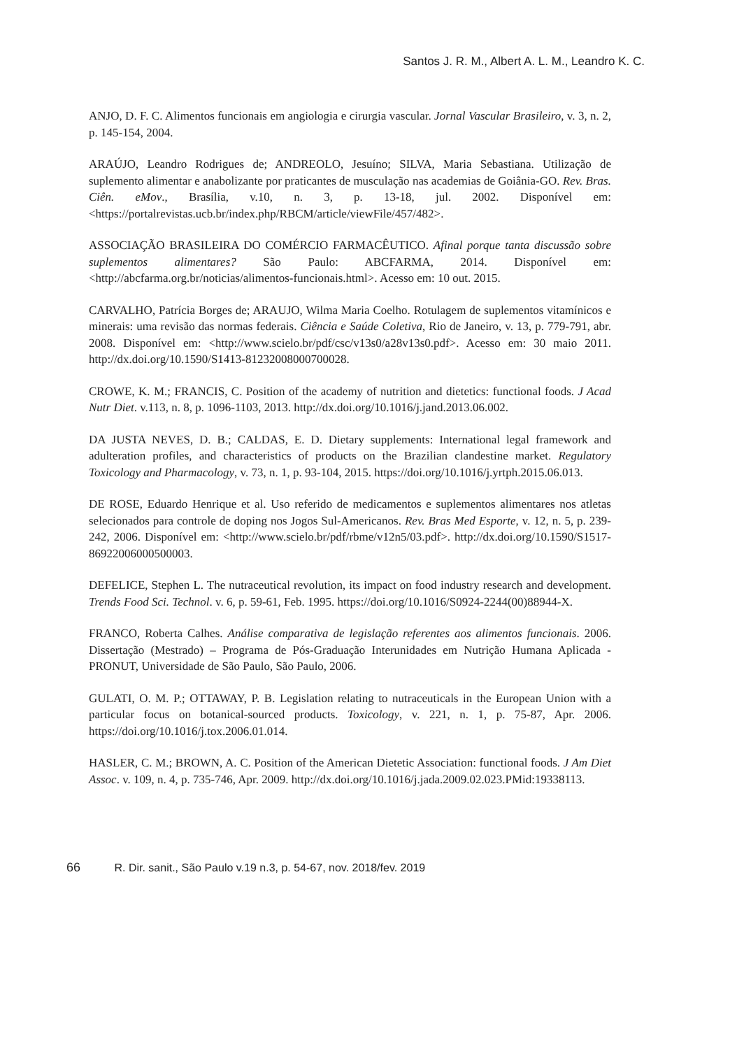Santos J. R. M., Albert A. L. M., Leandro K. C.
ANJO, D. F. C. Alimentos funcionais em angiologia e cirurgia vascular. Jornal Vascular Brasileiro, v. 3, n. 2, p. 145-154, 2004.
ARAÚJO, Leandro Rodrigues de; ANDREOLO, Jesuíno; SILVA, Maria Sebastiana. Utilização de suplemento alimentar e anabolizante por praticantes de musculação nas academias de Goiânia-GO. Rev. Bras. Ciên. eMov., Brasília, v.10, n. 3, p. 13-18, jul. 2002. Disponível em: <https://portalrevistas.ucb.br/index.php/RBCM/article/viewFile/457/482>.
ASSOCIAÇÃO BRASILEIRA DO COMÉRCIO FARMACÊUTICO. Afinal porque tanta discussão sobre suplementos alimentares? São Paulo: ABCFARMA, 2014. Disponível em: <http://abcfarma.org.br/noticias/alimentos-funcionais.html>. Acesso em: 10 out. 2015.
CARVALHO, Patrícia Borges de; ARAUJO, Wilma Maria Coelho. Rotulagem de suplementos vitamínicos e minerais: uma revisão das normas federais. Ciência e Saúde Coletiva, Rio de Janeiro, v. 13, p. 779-791, abr. 2008. Disponível em: <http://www.scielo.br/pdf/csc/v13s0/a28v13s0.pdf>. Acesso em: 30 maio 2011. http://dx.doi.org/10.1590/S1413-81232008000700028.
CROWE, K. M.; FRANCIS, C. Position of the academy of nutrition and dietetics: functional foods. J Acad Nutr Diet. v.113, n. 8, p. 1096-1103, 2013. http://dx.doi.org/10.1016/j.jand.2013.06.002.
DA JUSTA NEVES, D. B.; CALDAS, E. D. Dietary supplements: International legal framework and adulteration profiles, and characteristics of products on the Brazilian clandestine market. Regulatory Toxicology and Pharmacology, v. 73, n. 1, p. 93-104, 2015. https://doi.org/10.1016/j.yrtph.2015.06.013.
DE ROSE, Eduardo Henrique et al. Uso referido de medicamentos e suplementos alimentares nos atletas selecionados para controle de doping nos Jogos Sul-Americanos. Rev. Bras Med Esporte, v. 12, n. 5, p. 239-242, 2006. Disponível em: <http://www.scielo.br/pdf/rbme/v12n5/03.pdf>. http://dx.doi.org/10.1590/S1517-86922006000500003.
DEFELICE, Stephen L. The nutraceutical revolution, its impact on food industry research and development. Trends Food Sci. Technol. v. 6, p. 59-61, Feb. 1995. https://doi.org/10.1016/S0924-2244(00)88944-X.
FRANCO, Roberta Calhes. Análise comparativa de legislação referentes aos alimentos funcionais. 2006. Dissertação (Mestrado) – Programa de Pós-Graduação Interunidades em Nutrição Humana Aplicada - PRONUT, Universidade de São Paulo, São Paulo, 2006.
GULATI, O. M. P.; OTTAWAY, P. B. Legislation relating to nutraceuticals in the European Union with a particular focus on botanical-sourced products. Toxicology, v. 221, n. 1, p. 75-87, Apr. 2006. https://doi.org/10.1016/j.tox.2006.01.014.
HASLER, C. M.; BROWN, A. C. Position of the American Dietetic Association: functional foods. J Am Diet Assoc. v. 109, n. 4, p. 735-746, Apr. 2009. http://dx.doi.org/10.1016/j.jada.2009.02.023.PMid:19338113.
66 R. Dir. sanit., São Paulo v.19 n.3, p. 54-67, nov. 2018/fev. 2019